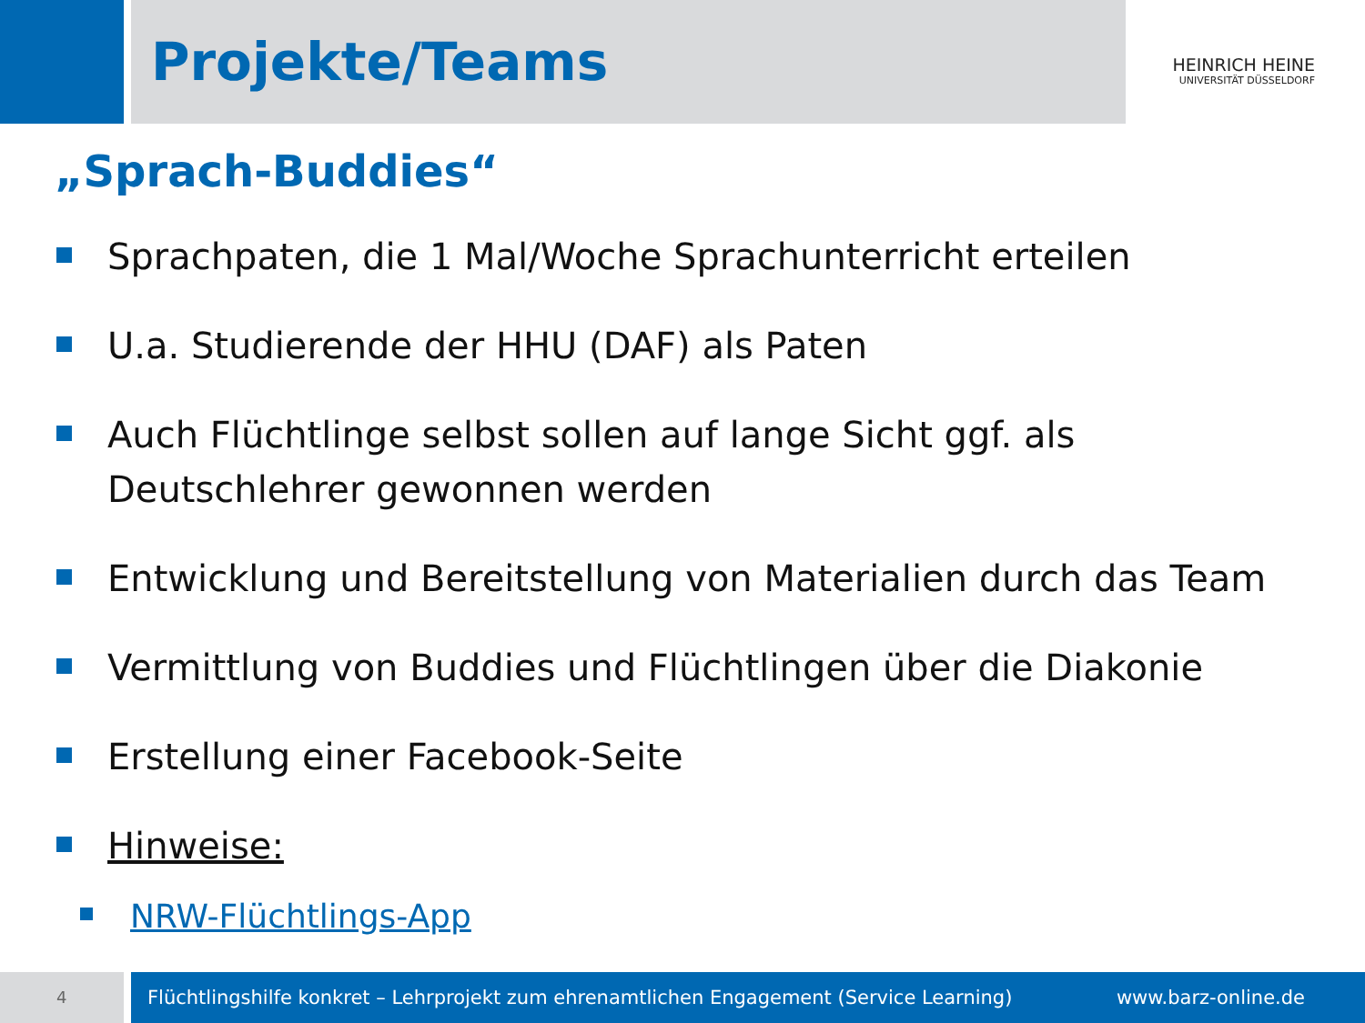Projekte/Teams
HEINRICH HEINE
UNIVERSITÄT DÜSSELDORF
„Sprach-Buddies“
Sprachpaten, die 1 Mal/Woche Sprachunterricht erteilen
U.a. Studierende der HHU (DAF) als Paten
Auch Flüchtlinge selbst sollen auf lange Sicht ggf. als
Deutschlehrer gewonnen werden
Entwicklung und Bereitstellung von Materialien durch das Team
Vermittlung von Buddies und Flüchtlingen über die Diakonie
Erstellung einer Facebook-Seite
Hinweise:
NRW-Flüchtlings-App
4
Flüchtlingshilfe konkret – Lehrprojekt zum ehrenamtlichen Engagement (Service Learning) www.barz-online.de